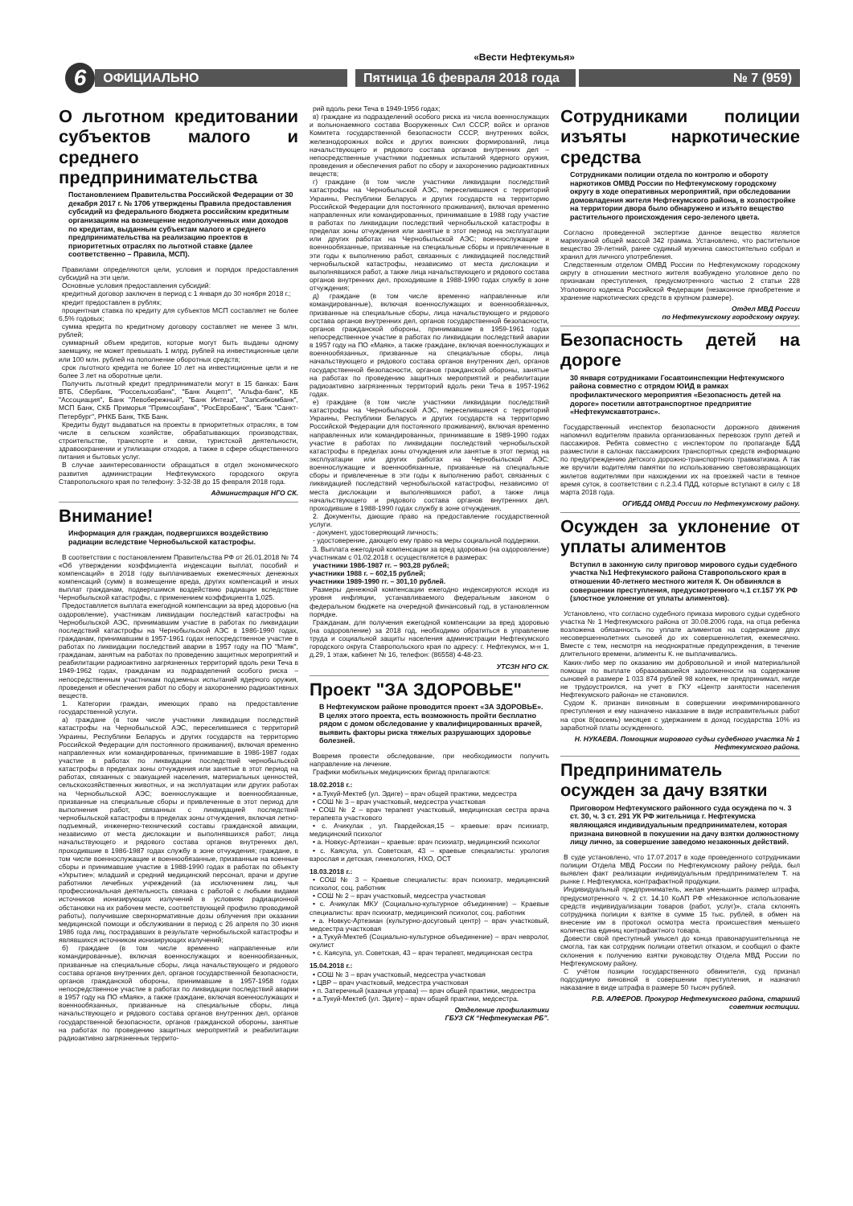«Вести Нефтекумья»
6
ОФИЦИАЛЬНО
Пятница 16 февраля 2018 года
№ 7 (959)
О льготном кредитовании субъектов малого и среднего предпринимательства
Постановлением Правительства Российской Федерации от 30 декабря 2017 г. № 1706 утверждены Правила предоставления субсидий из федерального бюджета российским кредитным организациям на возмещение недополученных ими доходов по кредитам, выданным субъектам малого и среднего предпринимательства на реализацию проектов в приоритетных отраслях по льготной ставке (далее соответственно – Правила, МСП).
Правилами определяются цели, условия и порядок предоставления субсидий на эти цели.
Основные условия предоставления субсидий:
кредитный договор заключен в период с 1 января до 30 ноября 2018 г.;
кредит предоставлен в рублях;
процентная ставка по кредиту для субъектов МСП составляет не более 6,5% годовых;
сумма кредита по кредитному договору составляет не менее 3 млн. рублей;
суммарный объем кредитов, которые могут быть выданы одному заемщику, не может превышать 1 млрд. рублей на инвестиционные цели или 100 млн. рублей на пополнение оборотных средств;
срок льготного кредита не более 10 лет на инвестиционные цели и не более 3 лет на оборотные цели.
Получить льготный кредит предприниматели могут в 15 банках: Банк ВТБ, Сбербанк, "Россельхозбанк", "Банк Акцепт", "Альфа-банк", КБ "Ассоциация", Банк "Левобережный", "Банк Интеза", "Запсибкомбанк", МСП Банк, СКБ Приморья "Примсоцбанк", "РосЕвроБанк", "Банк "Санкт-Петербург", РНКБ Банк, ТКБ Банк.
Кредиты будут выдаваться на проекты в приоритетных отраслях, в том числе в сельском хозяйстве, обрабатывающих производствах, строительстве, транспорте и связи, туристской деятельности, здравоохранении и утилизации отходов, а также в сфере общественного питания и бытовых услуг.
В случае заинтересованности обращаться в отдел экономического развития администрации Нефтекумского городского округа Ставропольского края по телефону: 3-32-38 до 15 февраля 2018 года.
Администрация НГО СК.
Внимание!
Информация для граждан, подвергшихся воздействию радиации вследствие Чернобыльской катастрофы.
В соответствии с постановлением Правительства РФ от 26.01.2018 № 74 «Об утверждении коэффициента индексации выплат, пособий и компенсаций» в 2018 году выплачиваемых ежемесячных денежных компенсаций (сумм) в возмещение вреда, других компенсаций и иных выплат гражданам, подвергшимся воздействию радиации вследствие Чернобыльской катастрофы, с применением коэффициента 1,025.
Предоставляется выплата ежегодной компенсации за вред здоровью (на оздоровление), участникам ликвидации последствий катастрофы на Чернобыльской АЭС, принимавшим участие в работах по ликвидации последствий катастрофы на Чернобыльской АЭС в 1986-1990 годах, гражданам, принимавшим в 1957-1961 годах непосредственное участие в работах по ликвидации последствий аварии в 1957 году на ПО "Маяк", гражданам, занятым на работах по проведению защитных мероприятий и реабилитации радиоактивно загрязненных территорий вдоль реки Теча в 1949-1962 годах, гражданам из подразделений особого риска – непосредственным участникам подземных испытаний ядерного оружия, проведения и обеспечения работ по сбору и захоронению радиоактивных веществ.
1. Категории граждан, имеющих право на предоставление государственной услуги.
а) граждане (в том числе участники ликвидации последствий катастрофы на Чернобыльской АЭС, переселившиеся с территорий Украины, Республики Беларусь и других государств на территорию Российской Федерации для постоянного проживания), включая временно направленных или командированных, принимавшие в 1986-1987 годах участие в работах по ликвидации последствий чернобыльской катастрофы в пределах зоны отчуждения или занятые в этот период на работах, связанных с эвакуацией населения, материальных ценностей, сельскохозяйственных животных, и на эксплуатации или других работах на Чернобыльской АЭС; военнослужащие и военнообязанные, призванные на специальные сборы и привлеченные в этот период для выполнения работ, связанных с ликвидацией последствий чернобыльской катастрофы в пределах зоны отчуждения, включая летно-подъемный, инженерно-технический составы гражданской авиации, независимо от места дислокации и выполнявшихся работ; лица начальствующего и рядового состава органов внутренних дел, проходившие в 1986-1987 годах службу в зоне отчуждения; граждане, в том числе военнослужащие и военнообязанные, призванные на военные сборы и принимавшие участие в 1988-1990 годах в работах по объекту «Укрытие»; младший и средний медицинский персонал, врачи и другие работники лечебных учреждений (за исключением лиц, чья профессиональная деятельность связана с работой с любыми видами источников ионизирующих излучений в условиях радиационной обстановки на их рабочем месте, соответствующей профилю проводимой работы), получившие сверхнормативные дозы облучения при оказании медицинской помощи и обслуживании в период с 26 апреля по 30 июня 1986 года лиц, пострадавших в результате чернобыльской катастрофы и являвшихся источником ионизирующих излучений;
б) граждане (в том числе временно направленные или командированные), включая военнослужащих и военнообязанных, призванные на специальные сборы, лица начальствующего и рядового состава органов внутренних дел, органов государственной безопасности, органов гражданской обороны, принимавшие в 1957-1958 годах непосредственное участие в работах по ликвидации последствий аварии в 1957 году на ПО «Маяк», а также граждане, включая военнослужащих и военнообязанных, призванные на специальные сборы, лица начальствующего и рядового состава органов внутренних дел, органов государственной безопасности, органов гражданской обороны, занятые на работах по проведению защитных мероприятий и реабилитации радиоактивно загрязненных террито-
рий вдоль реки Теча в 1949-1956 годах;
в) граждане из подразделений особого риска из числа военнослужащих и вольнонаемного состава Вооруженных Сил СССР, войск и органов Комитета государственной безопасности СССР, внутренних войск, железнодорожных войск и других воинских формирований, лица начальствующего и рядового состава органов внутренних дел – непосредственные участники подземных испытаний ядерного оружия, проведения и обеспечения работ по сбору и захоронению радиоактивных веществ;
г) граждане (в том числе участники ликвидации последствий катастрофы на Чернобыльской АЭС, переселившиеся с территорий Украины, Республики Беларусь и других государств на территорию Российской Федерации для постоянного проживания), включая временно направленных или командированных, принимавшие в 1988 году участие в работах по ликвидации последствий чернобыльской катастрофы в пределах зоны отчуждения или занятые в этот период на эксплуатации или других работах на Чернобыльской АЭС; военнослужащие и военнообязанные, призванные на специальные сборы и привлеченные в эти годы к выполнению работ, связанных с ликвидацией последствий чернобыльской катастрофы, независимо от места дислокации и выполнявшихся работ, а также лица начальствующего и рядового состава органов внутренних дел, проходившие в 1988-1990 годах службу в зоне отчуждения;
д) граждане (в том числе временно направленные или командированные), включая военнослужащих и военнообязанных, призванные на специальные сборы, лица начальствующего и рядового состава органов внутренних дел, органов государственной безопасности, органов гражданской обороны, принимавшие в 1959-1961 годах непосредственное участие в работах по ликвидации последствий аварии в 1957 году на ПО «Маяк», а также граждане, включая военнослужащих и военнообязанных, призванные на специальные сборы, лица начальствующего и рядового состава органов внутренних дел, органов государственной безопасности, органов гражданской обороны, занятые на работах по проведению защитных мероприятий и реабилитации радиоактивно загрязненных территорий вдоль реки Теча в 1957-1962 годах.
е) граждане (в том числе участники ликвидации последствий катастрофы на Чернобыльской АЭС, переселившиеся с территорий Украины, Республики Беларусь и других государств на территорию Российской Федерации для постоянного проживания), включая временно направленных или командированных, принимавшие в 1989-1990 годах участие в работах по ликвидации последствий чернобыльской катастрофы в пределах зоны отчуждения или занятые в этот период на эксплуатации или других работах на Чернобыльской АЭС; военнослужащие и военнообязанные, призванные на специальные сборы и привлеченные в эти годы к выполнению работ, связанных с ликвидацией последствий чернобыльской катастрофы, независимо от места дислокации и выполнявшихся работ, а также лица начальствующего и рядового состава органов внутренних дел, проходившие в 1988-1990 годах службу в зоне отчуждения.
2. Документы, дающие право на предоставление государственной услуги.
- документ, удостоверяющий личность;
- удостоверение, дающего ему право на меры социальной поддержки.
3. Выплата ежегодной компенсации за вред здоровью (на оздоровление) участникам с 01.02.2018 г. осуществляется в размерах:
участники 1986-1987 гг. – 903,28 рублей;
участники 1988 г. – 602,15 рублей;
участники 1989-1990 гг. – 301,10 рублей.
Размеры денежной компенсации ежегодно индексируются исходя из уровня инфляции, устанавливаемого федеральным законом о федеральном бюджете на очередной финансовый год, в установленном порядке.
Гражданам, для получения ежегодной компенсации за вред здоровью (на оздоровление) за 2018 год, необходимо обратиться в управление труда и социальной защиты населения администрации Нефтекумского городского округа Ставропольского края по адресу: г. Нефтекумск, м-н 1, д.29, 1 этаж, кабинет № 16, телефон: (86558) 4-48-23.
УТСЗН НГО СК.
Проект "ЗА ЗДОРОВЬЕ"
В Нефтекумском районе проводится проект «ЗА ЗДОРОВЬЕ». В целях этого проекта, есть возможность пройти бесплатно рядом с домом обследование у квалифицированных врачей, выявить факторы риска тяжелых разрушающих здоровье болезней.
Вовремя провести обследование, при необходимости получить направление на лечение.
Графики мобильных медицинских бригад прилагаются:
18.02.2018 г.:
• а.Тукуй-Мектеб (ул. Эдиге) – врач общей практики, медсестра
• СОШ № 3 – врач участковый, медсестра участковая
• СОШ № 2 – врач терапевт участковый, медицинская сестра врача терапевта участкового
• с. Ачикулак , ул. Гвардейская,15 – краевые: врач психиатр, медицинский психолог
• а. Новкус-Артезиан – краевые: врач психиатр, медицинский психолог
• с. Каясула, ул. Советская, 43 – краевые специалисты: урология взрослая и детская, гинекология, НХО, ОСТ
18.03.2018 г.:
• СОШ № 3 – Краевые специалисты: врач психиатр, медицинский психолог, соц. работник
• СОШ № 2 – врач участковый, медсестра участковая
• с. Ачикулак МКУ (Социально-культурное объединение) – Краевые специалисты: врач психиатр, медицинский психолог, соц. работник
• а. Новкус-Артезиан (культурно-досуговый центр) – врач участковый, медсестра участковая
• а.Тукуй-Мектеб (Социально-культурное объединение) – врач невролог, окулист
• с. Каясула, ул. Советская, 43 – врач терапевт, медицинская сестра
15.04.2018 г.:
• СОШ № 3 – врач участковый, медсестра участковая
• ЦВР – врач участковый, медсестра участковая
• п. Затеречный (казачья управа) — врач общей практики, медсестра
• а.Тукуй-Мектеб (ул. Эдиге) – врач общей практики, медсестра.
Отделение профилактики
ГБУЗ СК “Нефтекумская РБ”.
Сотрудниками полиции изъяты наркотические средства
Сотрудниками полиции отдела по контролю и обороту наркотиков ОМВД России по Нефтекумскому городскому округу в ходе оперативных мероприятий, при обследовании домовладения жителя Нефтекумского района, в хозпостройке на территории двора было обнаружено и изъято вещество растительного происхождения серо-зеленого цвета.
Согласно проведенной экспертизе данное вещество является марихуаной общей массой 342 грамма. Установлено, что растительное вещество 39-летний, ранее судимый мужчина самостоятельно собрал и хранил для личного употребления.
Следственным отделом ОМВД России по Нефтекумскому городскому округу в отношении местного жителя возбуждено уголовное дело по признакам преступления, предусмотренного частью 2 статьи 228 Уголовного кодекса Российской Федерации (незаконное приобретение и хранение наркотических средств в крупном размере).
Отдел МВД России
по Нефтекумскому городскому округу.
Безопасность детей на дороге
30 января сотрудниками Госавтоинспекции Нефтекумского района совместно с отрядом ЮИД в рамках профилактического мероприятия «Безопасность детей на дороге» посетили автотранспортное предприятие «Нефтекумскавтотранс».
Государственный инспектор безопасности дорожного движения напомнил водителям правила организованных перевозок групп детей и пассажиров. Ребята совместно с инспектором по пропаганде БДД разместили в салонах пассажирских транспортных средств информацию по предупреждению детского дорожно-транспортного травматизма. А так же вручили водителям памятки по использованию световозвращающих жилетов водителями при нахождении их на проезжей части в темное время суток, в соответствии с п.2.3.4 ПДД, которые вступают в силу с 18 марта 2018 года.
ОГИБДД ОМВД России по Нефтекумскому району.
Осужден за уклонение от уплаты алиментов
Вступил в законную силу приговор мирового судьи судебного участка №1 Нефтекумского района Ставропольского края в отношении 40-летнего местного жителя К. Он обвинялся в совершении преступления, предусмотренного ч.1 ст.157 УК РФ (злостное уклонение от уплаты алиментов).
Установлено, что согласно судебного приказа мирового судьи судебного участка № 1 Нефтекумского района от 30.08.2006 года, на отца ребенка возложена обязанность по уплате алиментов на содержание двух несовершеннолетних сыновей до их совершеннолетия, ежемесячно. Вместе с тем, несмотря на неоднократные предупреждения, в течение длительного времени, алименты К. не выплачивались.
Каких-либо мер по оказанию им добровольной и иной материальной помощи по выплате образовавшейся задолженности на содержание сыновей в размере 1 033 874 рублей 98 копеек, не предпринимал, нигде не трудоустроился, на учет в ГКУ «Центр занятости населения Нефтекумского района» не становился.
Судом К. признан виновным в совершении инкриминированного преступления и ему назначено наказание в виде исправительных работ на срок 8(восемь) месяцев с удержанием в доход государства 10% из заработной платы осужденного.
Н. НУКАЕВА. Помощник мирового судьи судебного участка № 1 Нефтекумского района.
Предприниматель осужден за дачу взятки
Приговором Нефтекумского районного суда осуждена по ч. 3 ст. 30, ч. 3 ст. 291 УК РФ жительница г. Нефтекумска являющаяся индивидуальным предпринимателем, которая признана виновной в покушении на дачу взятки должностному лицу лично, за совершение заведомо незаконных действий.
В суде установлено, что 17.07.2017 в ходе проведенного сотрудниками полиции Отдела МВД России по Нефтекумскому району рейда, был выявлен факт реализации индивидуальным предпринимателем Т. на рынке г. Нефтекумска, контрафактной продукции.
Индивидуальный предприниматель, желая уменьшить размер штрафа, предусмотренного ч. 2 ст. 14.10 КоАП РФ «Незаконное использование средств индивидуализации товаров (работ, услуг)», стала склонять сотрудника полиции к взятке в сумме 15 тыс. рублей, в обмен на внесение им в протокол осмотра места происшествия меньшего количества единиц контрафактного товара.
Довести свой преступный умысел до конца правонарушительница не смогла, так как сотрудник полиции ответил отказом, и сообщил о факте склонения к получению взятки руководству Отдела МВД России по Нефтекумскому району.
С учётом позиции государственного обвинителя, суд признал подсудимую виновной в совершении преступления, и назначил наказание в виде штрафа в размере 50 тысяч рублей.
Р.В. АЛФЕРОВ. Прокурор Нефтекумского района, старший советник юстиции.